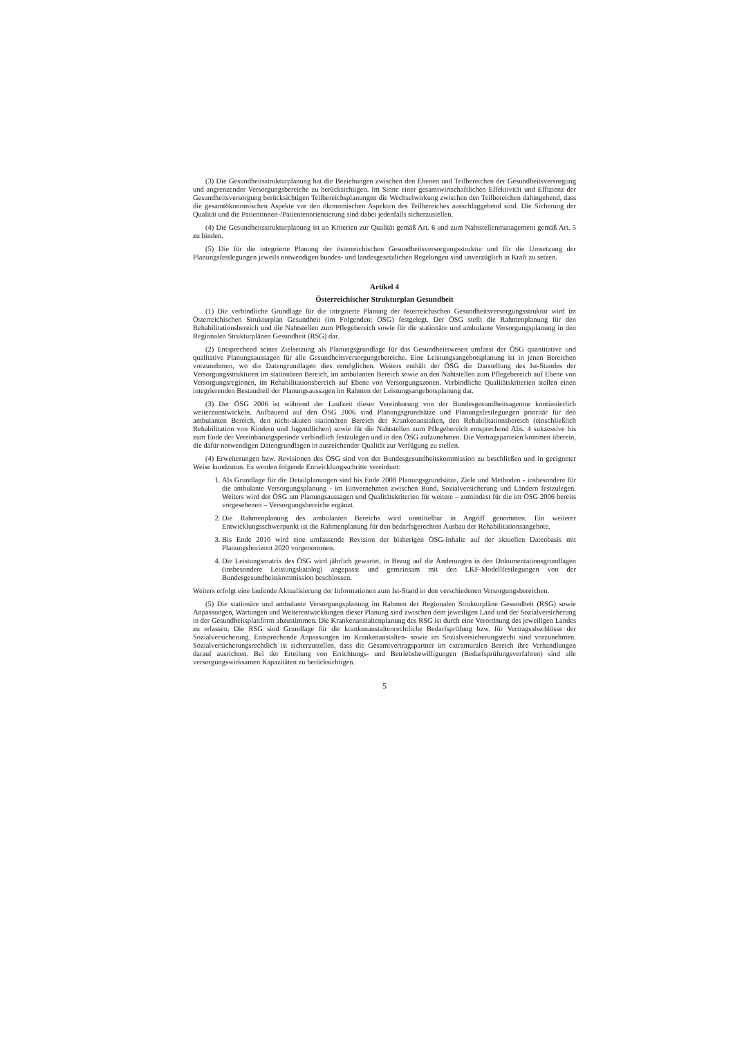(3) Die Gesundheitsstrukturplanung hat die Beziehungen zwischen den Ebenen und Teilbereichen der Gesundheitsversorgung und angrenzender Versorgungsbereiche zu berücksichtigen. Im Sinne einer gesamtwirtschaftlichen Effektivität und Effizienz der Gesundheitsversorgung berücksichtigen Teilbereichsplanungen die Wechselwirkung zwischen den Teilbereichen dahingehend, dass die gesamtökonomischen Aspekte vor den ökonomischen Aspekten des Teilbereiches ausschlaggebend sind. Die Sicherung der Qualität und die Patientinnen-/Patientenorientierung sind dabei jedenfalls sicherzustellen.
(4) Die Gesundheitsstrukturplanung ist an Kriterien zur Qualität gemäß Art. 6 und zum Nahtstellenmanagement gemäß Art. 5 zu binden.
(5) Die für die integrierte Planung der österreichischen Gesundheitsversorgungsstruktur und für die Umsetzung der Planungsfestlegungen jeweils notwendigen bundes- und landesgesetzlichen Regelungen sind unverzüglich in Kraft zu setzen.
Artikel 4
Österreichischer Strukturplan Gesundheit
(1) Die verbindliche Grundlage für die integrierte Planung der österreichischen Gesundheitsversorgungsstruktur wird im Österreichischen Strukturplan Gesundheit (im Folgenden: ÖSG) festgelegt. Der ÖSG stellt die Rahmenplanung für den Rehabilitationsbereich und die Nahtstellen zum Pflegebereich sowie für die stationäre und ambulante Versorgungsplanung in den Regionalen Strukturplänen Gesundheit (RSG) dar.
(2) Entsprechend seiner Zielsetzung als Planungsgrundlage für das Gesundheitswesen umfasst der ÖSG quantitative und qualitative Planungsaussagen für alle Gesundheitsversorgungsbereiche. Eine Leistungsangebotsplanung ist in jenen Bereichen vorzunehmen, wo die Datengrundlagen dies ermöglichen. Weiters enthält der ÖSG die Darstellung des Ist-Standes der Versorgungsstrukturen im stationären Bereich, im ambulanten Bereich sowie an den Nahtstellen zum Pflegebereich auf Ebene von Versorgungsregionen, im Rehabilitationsbereich auf Ebene von Versorgungszonen. Verbindliche Qualitätskriterien stellen einen integrierenden Bestandteil der Planungsaussagen im Rahmen der Leistungsangebotsplanung dar.
(3) Der ÖSG 2006 ist während der Laufzeit dieser Vereinbarung von der Bundesgesundheitsagentur kontinuierlich weiterzuentwickeln. Aufbauend auf den ÖSG 2006 sind Planungsgrundsätze und Planungsfestlegungen prioritär für den ambulanten Bereich, den nicht-akuten stationären Bereich der Krankenanstalten, den Rehabilitationsbereich (einschließlich Rehabilitation von Kindern und Jugendlichen) sowie für die Nahtstellen zum Pflegebereich entsprechend Abs. 4 sukzessive bis zum Ende der Vereinbarungsperiode verbindlich festzulegen und in den ÖSG aufzunehmen. Die Vertragsparteien kommen überein, die dafür notwendigen Datengrundlagen in ausreichender Qualität zur Verfügung zu stellen.
(4) Erweiterungen bzw. Revisionen des ÖSG sind von der Bundesgesundheitskommission zu beschließen und in geeigneter Weise kundzutun. Es werden folgende Entwicklungsschritte vereinbart:
1. Als Grundlage für die Detailplanungen sind bis Ende 2008 Planungsgrundsätze, Ziele und Methoden - insbesondere für die ambulante Versorgungsplanung - im Einvernehmen zwischen Bund, Sozialversicherung und Ländern festzulegen. Weiters wird der ÖSG um Planungsaussagen und Qualitätskriterien für weitere – zumindest für die im ÖSG 2006 bereits vorgesehenen – Versorgungsbereiche ergänzt.
2. Die Rahmenplanung des ambulanten Bereichs wird unmittelbar in Angriff genommen. Ein weiterer Entwicklungsschwerpunkt ist die Rahmenplanung für den bedarfsgerechten Ausbau der Rehabilitationsangebote.
3. Bis Ende 2010 wird eine umfassende Revision der bisherigen ÖSG-Inhalte auf der aktuellen Datenbasis mit Planungshorizont 2020 vorgenommen.
4. Die Leistungsmatrix des ÖSG wird jährlich gewartet, in Bezug auf die Änderungen in den Dokumentationsgrundlagen (insbesondere Leistungskatalog) angepasst und gemeinsam mit den LKF-Modellfestlegungen von der Bundesgesundheitskommission beschlossen.
Weiters erfolgt eine laufende Aktualisierung der Informationen zum Ist-Stand in den verschiedenen Versorgungsbereichen.
(5) Die stationäre und ambulante Versorgungsplanung im Rahmen der Regionalen Strukturpläne Gesundheit (RSG) sowie Anpassungen, Wartungen und Weiterentwicklungen dieser Planung sind zwischen dem jeweiligen Land und der Sozialversicherung in der Gesundheitsplattform abzustimmen. Die Krankenanstaltenplanung des RSG ist durch eine Verordnung des jeweiligen Landes zu erlassen. Die RSG sind Grundlage für die krankenanstaltenrechtliche Bedarfsprüfung bzw. für Vertragsabschlüsse der Sozialversicherung. Entsprechende Anpassungen im Krankenanstalten- sowie im Sozialversicherungsrecht sind vorzunehmen. Sozialversicherungsrechtlich ist sicherzustellen, dass die Gesamtvertragspartner im extramuralen Bereich ihre Verhandlungen darauf ausrichten. Bei der Erteilung von Errichtungs- und Betriebsbewilligungen (Bedarfsprüfungsverfahren) sind alle versorgungswirksamen Kapazitäten zu berücksichtigen.
5